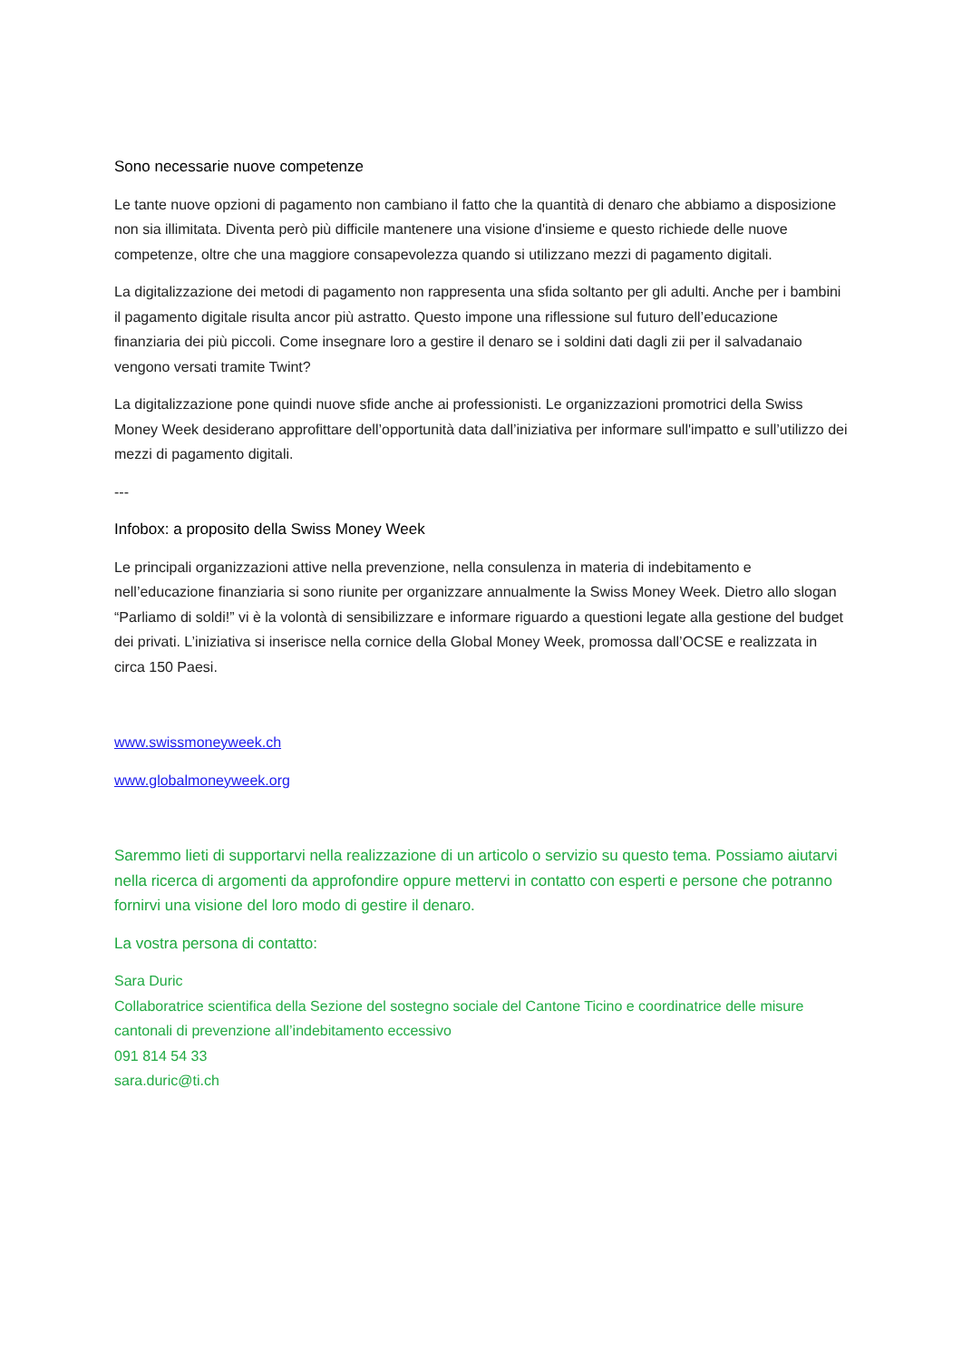Sono necessarie nuove competenze
Le tante nuove opzioni di pagamento non cambiano il fatto che la quantità di denaro che abbiamo a disposizione non sia illimitata. Diventa però più difficile mantenere una visione d'insieme e questo richiede delle nuove competenze, oltre che una maggiore consapevolezza quando si utilizzano mezzi di pagamento digitali.
La digitalizzazione dei metodi di pagamento non rappresenta una sfida soltanto per gli adulti. Anche per i bambini il pagamento digitale risulta ancor più astratto. Questo impone una riflessione sul futuro dell’educazione finanziaria dei più piccoli. Come insegnare loro a gestire il denaro se i soldini dati dagli zii per il salvadanaio vengono versati tramite Twint?
La digitalizzazione pone quindi nuove sfide anche ai professionisti. Le organizzazioni promotrici della Swiss Money Week desiderano approfittare dell’opportunità data dall’iniziativa per informare sull'impatto e sull’utilizzo dei mezzi di pagamento digitali.
---
Infobox: a proposito della Swiss Money Week
Le principali organizzazioni attive nella prevenzione, nella consulenza in materia di indebitamento e nell’educazione finanziaria si sono riunite per organizzare annualmente la Swiss Money Week. Dietro allo slogan “Parliamo di soldi!” vi è la volontà di sensibilizzare e informare riguardo a questioni legate alla gestione del budget dei privati. L’iniziativa si inserisce nella cornice della Global Money Week, promossa dall’OCSE e realizzata in circa 150 Paesi.
www.swissmoneyweek.ch
www.globalmoneyweek.org
Saremmo lieti di supportarvi nella realizzazione di un articolo o servizio su questo tema. Possiamo aiutarvi nella ricerca di argomenti da approfondire oppure mettervi in contatto con esperti e persone che potranno fornirvi una visione del loro modo di gestire il denaro.
La vostra persona di contatto:
Sara Duric
Collaboratrice scientifica della Sezione del sostegno sociale del Cantone Ticino e coordinatrice delle misure cantonali di prevenzione all’indebitamento eccessivo
091 814 54 33
sara.duric@ti.ch